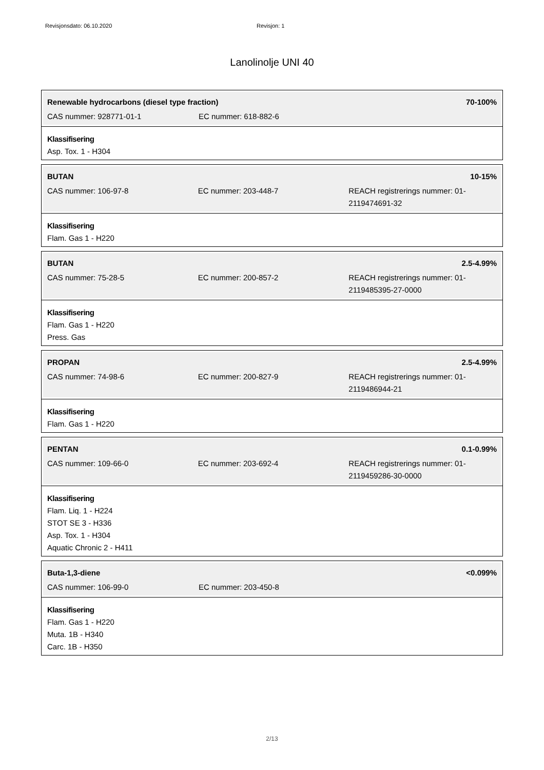Revisjonsdato: 06.10.2020 Revisjon: 1
Lanolinolje UNI 40
Renewable hydrocarbons (diesel type fraction) 70-100%
CAS nummer: 928771-01-1 EC nummer: 618-882-6
Klassifisering
Asp. Tox. 1 - H304
BUTAN 10-15%
CAS nummer: 106-97-8 EC nummer: 203-448-7 REACH registrerings nummer: 01-2119474691-32
Klassifisering
Flam. Gas 1 - H220
BUTAN 2.5-4.99%
CAS nummer: 75-28-5 EC nummer: 200-857-2 REACH registrerings nummer: 01-2119485395-27-0000
Klassifisering
Flam. Gas 1 - H220
Press. Gas
PROPAN 2.5-4.99%
CAS nummer: 74-98-6 EC nummer: 200-827-9 REACH registrerings nummer: 01-2119486944-21
Klassifisering
Flam. Gas 1 - H220
PENTAN 0.1-0.99%
CAS nummer: 109-66-0 EC nummer: 203-692-4 REACH registrerings nummer: 01-2119459286-30-0000
Klassifisering
Flam. Liq. 1 - H224
STOT SE 3 - H336
Asp. Tox. 1 - H304
Aquatic Chronic 2 - H411
Buta-1,3-diene <0.099%
CAS nummer: 106-99-0 EC nummer: 203-450-8
Klassifisering
Flam. Gas 1 - H220
Muta. 1B - H340
Carc. 1B - H350
2/13